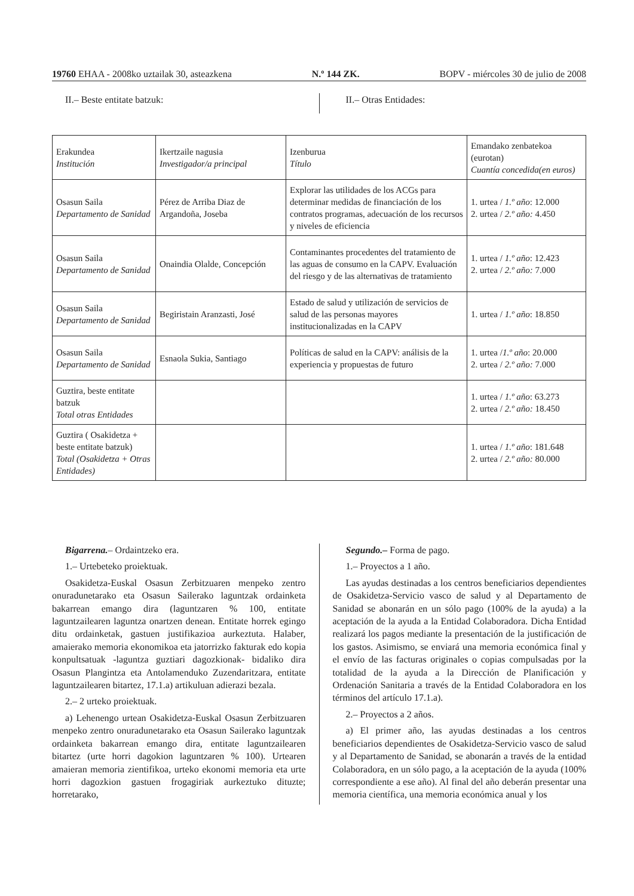19760 EHAA - 2008ko uztailak 30, asteazkena N.º 144 ZK. BOPV - miércoles 30 de julio de 2008
II.– Beste entitate batzuk: II.– Otras Entidades:
| Erakundea Institución | Ikertzaile nagusia Investigador/a principal | Izenburua Título | Emandako zenbatekoa (eurotan) Cuantía concedida(en euros) |
| Osasun Saila Departamento de Sanidad | Pérez de Arriba Diaz de Argandoña, Joseba | Explorar las utilidades de los ACGs para determinar medidas de financiación de los contratos programas, adecuación de los recursos y niveles de eficiencia | 1. urtea / 1.º año : 12.000 2. urtea / 2.º año: 4.450 |
| Osasun Saila Departamento de Sanidad | Onaindia Olalde, Concepción | Contaminantes procedentes del tratamiento de las aguas de consumo en la CAPV. Evaluación del riesgo y de las alternativas de tratamiento | 1. urtea / 1.º año : 12.423 2. urtea / 2.º año: 7.000 |
| Osasun Saila Departamento de Sanidad | Begiristain Aranzasti, José | Estado de salud y utilización de servicios de salud de las personas mayores institucionalizadas en la CAPV | 1. urtea / 1.º año : 18.850 |
| Osasun Saila Departamento de Sanidad | Esnaola Sukia, Santiago | Políticas de salud en la CAPV: análisis de la experiencia y propuestas de futuro | 1. urtea / 1.º año : 20.000 2. urtea / 2.º año: 7.000 |
| Guztira, beste entitate batzuk Total otras Entidades | | | 1. urtea / 1.º año : 63.273 2. urtea / 2.º año: 18.450 |
| Guztira ( Osakidetza + beste entitate batzuk) Total (Osakidetza + Otras Entidades) | | | 1. urtea / 1.º año : 181.648 2. urtea / 2.º año: 80.000 |
Bigarrena.– Ordaintzeko era.
1.– Urtebeteko proiektuak.
Osakidetza-Euskal Osasun Zerbitzuaren menpeko zentro onuradunetarako eta Osasun Sailerako laguntzak ordainketa bakarrean emango dira (laguntzaren % 100, entitate laguntzailearen laguntza onartzen denean. Entitate horrek egingo ditu ordainketak, gastuen justifikazioa aurkeztuta. Halaber, amaierako memoria ekonomikoa eta jatorrizko fakturak edo kopia konpultsatuak -laguntza guztiari dagozkionak- bidaliko dira Osasun Plangintza eta Antolamenduko Zuzendaritzara, entitate laguntzailearen bitartez, 17.1.a) artikuluan adierazi bezala.
2.– 2 urteko proiektuak.
a) Lehenengo urtean Osakidetza-Euskal Osasun Zerbitzuaren menpeko zentro onuradunetarako eta Osasun Sailerako laguntzak ordainketa bakarrean emango dira, entitate laguntzailearen bitartez (urte horri dagokion laguntzaren % 100). Urtearen amaieran memoria zientifikoa, urteko ekonomi memoria eta urte horri dagozkion gastuen frogagiriak aurkeztuko dituzte; horretarako,
Segundo.– Forma de pago.
1.– Proyectos a 1 año.
Las ayudas destinadas a los centros beneficiarios dependientes de Osakidetza-Servicio vasco de salud y al Departamento de Sanidad se abonarán en un sólo pago (100% de la ayuda) a la aceptación de la ayuda a la Entidad Colaboradora. Dicha Entidad realizará los pagos mediante la presentación de la justificación de los gastos. Asimismo, se enviará una memoria económica final y el envío de las facturas originales o copias compulsadas por la totalidad de la ayuda a la Dirección de Planificación y Ordenación Sanitaria a través de la Entidad Colaboradora en los términos del artículo 17.1.a).
2.– Proyectos a 2 años.
a) El primer año, las ayudas destinadas a los centros beneficiarios dependientes de Osakidetza-Servicio vasco de salud y al Departamento de Sanidad, se abonarán a través de la entidad Colaboradora, en un sólo pago, a la aceptación de la ayuda (100% correspondiente a ese año). Al final del año deberán presentar una memoria científica, una memoria económica anual y los